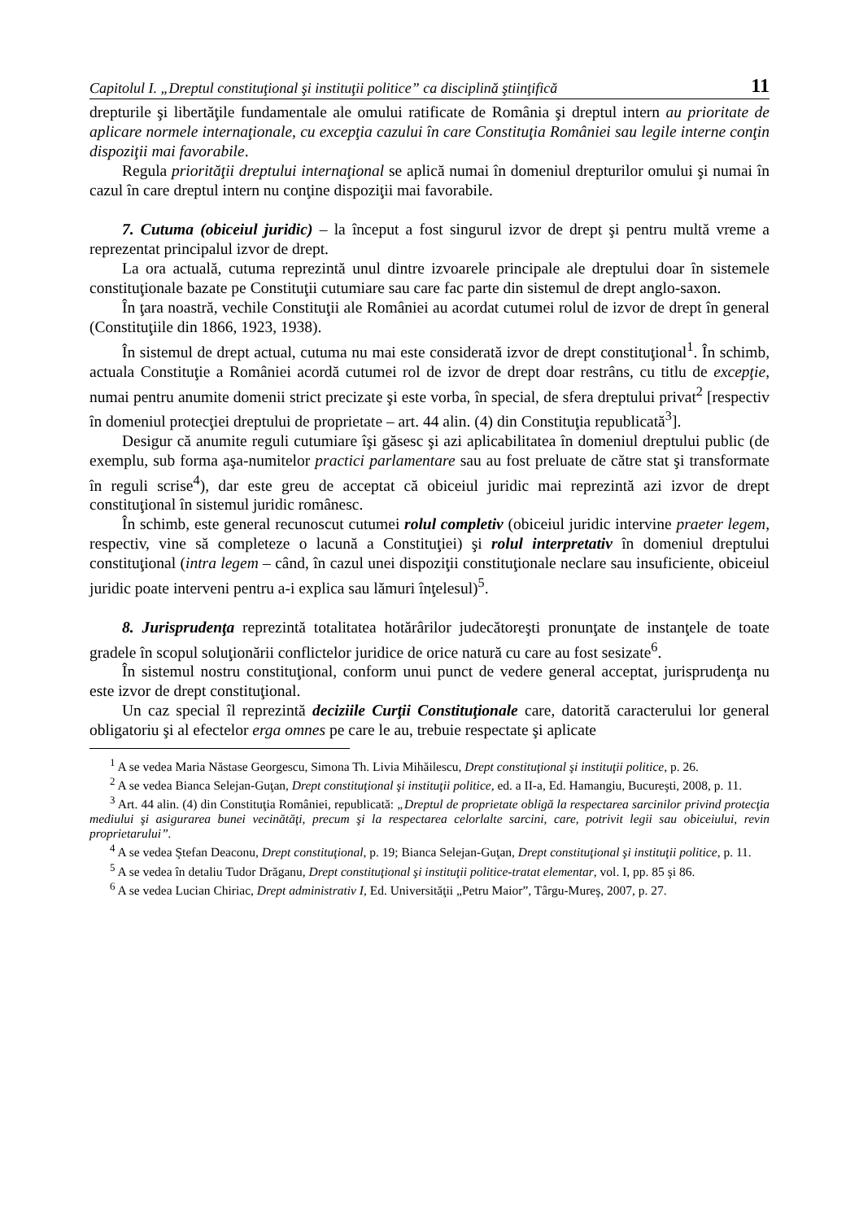Capitolul I. „Dreptul constituţional şi instituţii politice” ca disciplină ştiinţifică 11
drepturile şi libertăţile fundamentale ale omului ratificate de România şi dreptul intern au prioritate de aplicare normele internaţionale, cu excepţia cazului în care Constituţia României sau legile interne conţin dispoziţii mai favorabile.
Regula priorităţii dreptului internaţional se aplică numai în domeniul drepturilor omului şi numai în cazul în care dreptul intern nu conţine dispoziţii mai favorabile.
7. Cutuma (obiceiul juridic) – la început a fost singurul izvor de drept şi pentru multă vreme a reprezentat principalul izvor de drept.
La ora actuală, cutuma reprezintă unul dintre izvoarele principale ale dreptului doar în sistemele constituţionale bazate pe Constituţii cutumiare sau care fac parte din sistemul de drept anglo-saxon.
În ţara noastră, vechile Constituţii ale României au acordat cutumei rolul de izvor de drept în general (Constituţiile din 1866, 1923, 1938).
În sistemul de drept actual, cutuma nu mai este considerată izvor de drept constituţional<sup>1</sup>. În schimb, actuala Constituţie a României acordă cutumei rol de izvor de drept doar restrâns, cu titlu de excepţie, numai pentru anumite domenii strict precizate şi este vorba, în special, de sfera dreptului privat<sup>2</sup> [respectiv în domeniul protecţiei dreptului de proprietate – art. 44 alin. (4) din Constituţia republicată<sup>3</sup>].
Desigur că anumite reguli cutumiare îşi găsesc şi azi aplicabilitatea în domeniul dreptului public (de exemplu, sub forma aşa-numitelor practici parlamentare sau au fost preluate de către stat şi transformate în reguli scrise<sup>4</sup>), dar este greu de acceptat că obiceiul juridic mai reprezintă azi izvor de drept constituţional în sistemul juridic românesc.
În schimb, este general recunoscut cutumei rolul completiv (obiceiul juridic intervine praeter legem, respectiv, vine să completeze o lacună a Constituţiei) şi rolul interpretativ în domeniul dreptului constituţional (intra legem – când, în cazul unei dispoziţii constituţionale neclare sau insuficiente, obiceiul juridic poate interveni pentru a-i explica sau lămuri înţelesul)<sup>5</sup>.
8. Jurisprudenţa reprezintă totalitatea hotărârilor judecătoreşti pronunţate de instanţele de toate gradele în scopul soluţionării conflictelor juridice de orice natură cu care au fost sesizate<sup>6</sup>.
În sistemul nostru constituţional, conform unui punct de vedere general acceptat, jurisprudenţa nu este izvor de drept constituţional.
Un caz special îl reprezintă deciziile Curţii Constituţionale care, datorită caracterului lor general obligatoriu şi al efectelor erga omnes pe care le au, trebuie respectate şi aplicate
<sup>1</sup> A se vedea Maria Năstase Georgescu, Simona Th. Livia Mihăilescu, Drept constituţional şi instituţii politice, p. 26.
<sup>2</sup> A se vedea Bianca Selejan-Guţan, Drept constituţional şi instituţii politice, ed. a II-a, Ed. Hamangiu, Bucureşti, 2008, p. 11.
<sup>3</sup> Art. 44 alin. (4) din Constituţia României, republicată: „Dreptul de proprietate obligă la respectarea sarcinilor privind protecţia mediului şi asigurarea bunei vecinătăţi, precum şi la respectarea celorlalte sarcini, care, potrivit legii sau obiceiului, revin proprietarului”.
<sup>4</sup> A se vedea Ştefan Deaconu, Drept constituţional, p. 19; Bianca Selejan-Guţan, Drept constituţional şi instituţii politice, p. 11.
<sup>5</sup> A se vedea în detaliu Tudor Drăganu, Drept constituţional şi instituţii politice-tratat elementar, vol. I, pp. 85 şi 86.
<sup>6</sup> A se vedea Lucian Chiriac, Drept administrativ I, Ed. Universităţii „Petru Maior”, Târgu-Mureş, 2007, p. 27.